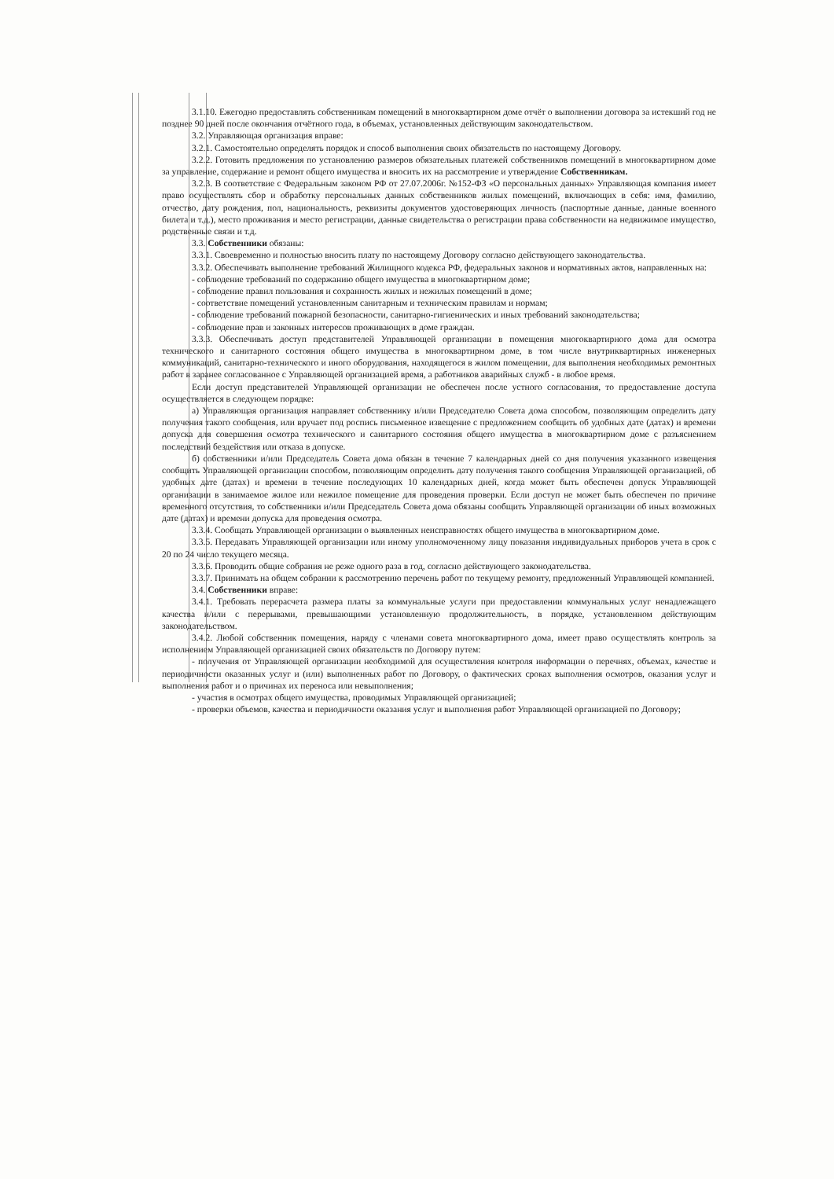3.1.10. Ежегодно предоставлять собственникам помещений в многоквартирном доме отчёт о выполнении договора за истекший год не позднее 90 дней после окончания отчётного года, в объемах, установленных действующим законодательством.
3.2. Управляющая организация вправе:
3.2.1. Самостоятельно определять порядок и способ выполнения своих обязательств по настоящему Договору.
3.2.2. Готовить предложения по установлению размеров обязательных платежей собственников помещений в многоквартирном доме за управление, содержание и ремонт общего имущества и вносить их на рассмотрение и утверждение Собственникам.
3.2.3. В соответствие с Федеральным законом РФ от 27.07.2006г. №152-ФЗ «О персональных данных» Управляющая компания имеет право осуществлять сбор и обработку персональных данных собственников жилых помещений, включающих в себя: имя, фамилию, отчество, дату рождения, пол, национальность, реквизиты документов удостоверяющих личность (паспортные данные, данные военного билета и т.д.), место проживания и место регистрации, данные свидетельства о регистрации права собственности на недвижимое имущество, родственные связи и т.д.
3.3. Собственники обязаны:
3.3.1. Своевременно и полностью вносить плату по настоящему Договору согласно действующего законодательства.
3.3.2. Обеспечивать выполнение требований Жилищного кодекса РФ, федеральных законов и нормативных актов, направленных на:
- соблюдение требований по содержанию общего имущества в многоквартирном доме;
- соблюдение правил пользования и сохранность жилых и нежилых помещений в доме;
- соответствие помещений установленным санитарным и техническим правилам и нормам;
- соблюдение требований пожарной безопасности, санитарно-гигиенических и иных требований законодательства;
- соблюдение прав и законных интересов проживающих в доме граждан.
3.3.3. Обеспечивать доступ представителей Управляющей организации в помещения многоквартирного дома для осмотра технического и санитарного состояния общего имущества в многоквартирном доме, в том числе внутриквартирных инженерных коммуникаций, санитарно-технического и иного оборудования, находящегося в жилом помещении, для выполнения необходимых ремонтных работ в заранее согласованное с Управляющей организацией время, а работников аварийных служб - в любое время.
Если доступ представителей Управляющей организации не обеспечен после устного согласования, то предоставление доступа осуществляется в следующем порядке:
а) Управляющая организация направляет собственнику и/или Председателю Совета дома способом, позволяющим определить дату получения такого сообщения, или вручает под роспись письменное извещение с предложением сообщить об удобных дате (датах) и времени допуска для совершения осмотра технического и санитарного состояния общего имущества в многоквартирном доме с разъяснением последствий бездействия или отказа в допуске.
б) собственники и/или Председатель Совета дома обязан в течение 7 календарных дней со дня получения указанного извещения сообщить Управляющей организации способом, позволяющим определить дату получения такого сообщения Управляющей организацией, об удобных дате (датах) и времени в течение последующих 10 календарных дней, когда может быть обеспечен допуск Управляющей организации в занимаемое жилое или нежилое помещение для проведения проверки. Если доступ не может быть обеспечен по причине временного отсутствия, то собственники и/или Председатель Совета дома обязаны сообщить Управляющей организации об иных возможных дате (датах) и времени допуска для проведения осмотра.
3.3.4. Сообщать Управляющей организации о выявленных неисправностях общего имущества в многоквартирном доме.
3.3.5. Передавать Управляющей организации или иному уполномоченному лицу показания индивидуальных приборов учета в срок с 20 по 24 число текущего месяца.
3.3.6. Проводить общие собрания не реже одного раза в год, согласно действующего законодательства.
3.3.7. Принимать на общем собрании к рассмотрению перечень работ по текущему ремонту, предложенный Управляющей компанией.
3.4. Собственники вправе:
3.4.1. Требовать перерасчета размера платы за коммунальные услуги при предоставлении коммунальных услуг ненадлежащего качества и/или с перерывами, превышающими установленную продолжительность, в порядке, установленном действующим законодательством.
3.4.2. Любой собственник помещения, наряду с членами совета многоквартирного дома, имеет право осуществлять контроль за исполнением Управляющей организацией своих обязательств по Договору путем:
- получения от Управляющей организации необходимой для осуществления контроля информации о перечнях, объемах, качестве и периодичности оказанных услуг и (или) выполненных работ по Договору, о фактических сроках выполнения осмотров, оказания услуг и выполнения работ и о причинах их переноса или невыполнения;
- участия в осмотрах общего имущества, проводимых Управляющей организацией;
- проверки объемов, качества и периодичности оказания услуг и выполнения работ Управляющей организацией по Договору;